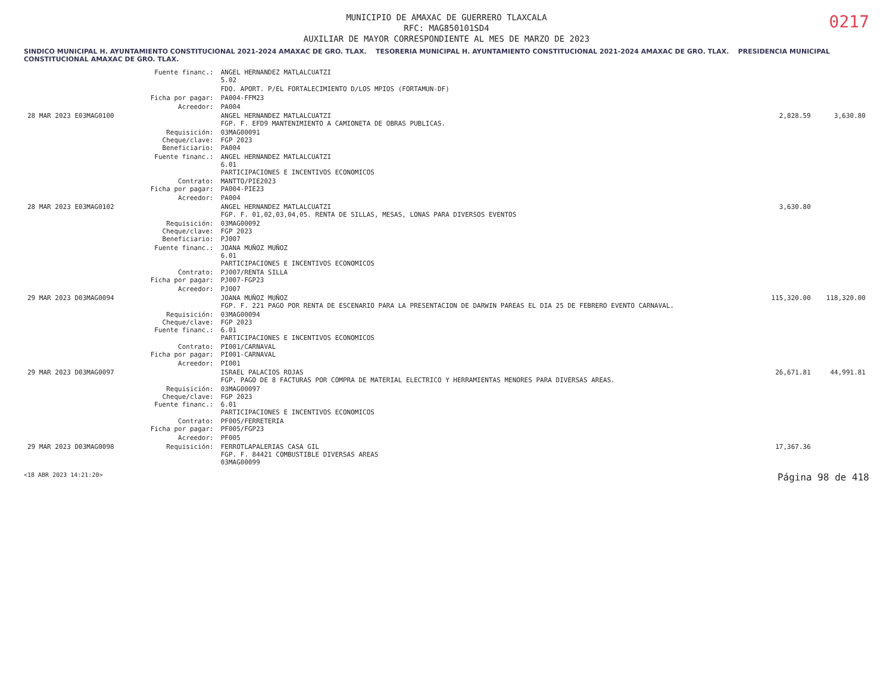0217
MUNICIPIO DE AMAXAC DE GUERRERO TLAXCALA
RFC: MAG850101SD4
AUXILIAR DE MAYOR CORRESPONDIENTE AL MES DE MARZO DE 2023
SINDICO MUNICIPAL H. AYUNTAMIENTO CONSTITUCIONAL 2021-2024 AMAXAC DE GRO. TLAX. TESORERIA MUNICIPAL H. AYUNTAMIENTO CONSTITUCIONAL 2021-2024 AMAXAC DE GRO. TLAX. PRESIDENCIA MUNICIPAL CONSTITUCIONAL AMAXAC DE GRO. TLAX.
| | Fuente financ.: | ANGEL HERNANDEZ MATLALCUATZI 5.02 | | |
| | | FDO. APORT. P/EL FORTALECIMIENTO D/LOS MPIOS (FORTAMUN-DF) | | |
| | Ficha por pagar: | PA004-FFM23 | | |
| | Acreedor: | PA004 | | |
| 28 MAR 2023 E03MAG0100 | | ANGEL HERNANDEZ MATLALCUATZI FGP. F. EFD9 MANTENIMIENTO A CAMIONETA DE OBRAS PUBLICAS. | 2,828.59 | 3,630.80 |
| | Requisición: Cheque/clave: Beneficiario: | 03MAG00091 FGP 2023 PA004 | | |
| | Fuente financ.: | ANGEL HERNANDEZ MATLALCUATZI 6.01 PARTICIPACIONES E INCENTIVOS ECONOMICOS | | |
| | Contrato: Ficha por pagar: | MANTTO/PIE2023 PA004-PIE23 | | |
| | Acreedor: | PA004 | | |
| 28 MAR 2023 E03MAG0102 | | ANGEL HERNANDEZ MATLALCUATZI FGP. F. 01,02,03,04,05. RENTA DE SILLAS, MESAS, LONAS PARA DIVERSOS EVENTOS | 3,630.80 | |
| | Requisición: Cheque/clave: Beneficiario: | 03MAG00092 FGP 2023 PJ007 | | |
| | Fuente financ.: | JOANA MUÑOZ MUÑOZ 6.01 PARTICIPACIONES E INCENTIVOS ECONOMICOS | | |
| | Contrato: Ficha por pagar: | PJ007/RENTA SILLA PJ007-FGP23 | | |
| | Acreedor: | PJ007 | | |
| 29 MAR 2023 D03MAG0094 | | JOANA MUÑOZ MUÑOZ FGP. F. 221 PAGO POR RENTA DE ESCENARIO PARA LA PRESENTACION DE DARWIN PAREAS EL DIA 25 DE FEBRERO EVENTO CARNAVAL. | 115,320.00 | 118,320.00 |
| | Requisición: Cheque/clave: Fuente financ.: | 03MAG00094 FGP 2023 6.01 PARTICIPACIONES E INCENTIVOS ECONOMICOS | | |
| | Contrato: Ficha por pagar: | PI001/CARNAVAL PI001-CARNAVAL | | |
| | Acreedor: | PI001 | | |
| 29 MAR 2023 D03MAG0097 | | ISRAEL PALACIOS ROJAS FGP. PAGO DE 8 FACTURAS POR COMPRA DE MATERIAL ELECTRICO Y HERRAMIENTAS MENORES PARA DIVERSAS AREAS. | 26,671.81 | 44,991.81 |
| | Requisición: Cheque/clave: Fuente financ.: | 03MAG00097 FGP 2023 6.01 PARTICIPACIONES E INCENTIVOS ECONOMICOS | | |
| | Contrato: Ficha por pagar: | PF005/FERRETERIA PF005/FGP23 | | |
| | Acreedor: | PF005 | | |
| 29 MAR 2023 D03MAG0098 | Requisición: | FERROTLAPALERIAS CASA GIL FGP. F. 84421 COMBUSTIBLE DIVERSAS AREAS 03MAG00099 | 17,367.36 | |
<18 ABR 2023 14:21:20> Página 98 de 418